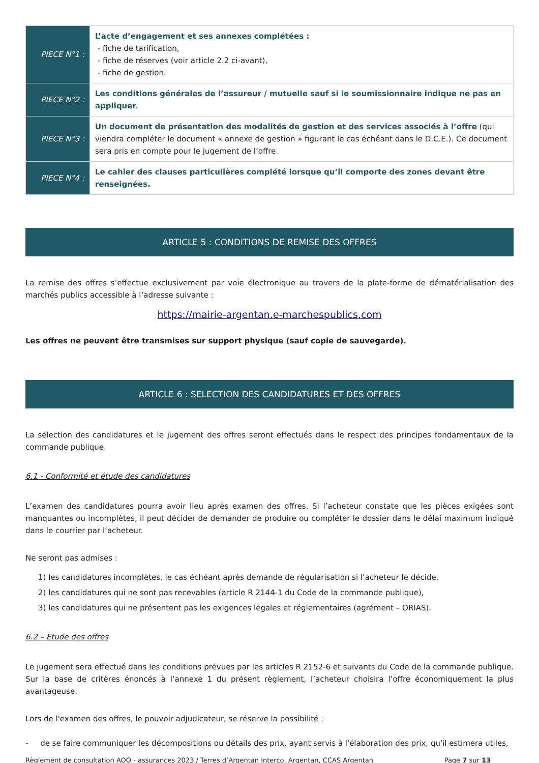| PIECE N°1 : | L’acte d’engagement et ses annexes complétées : - fiche de tarification, - fiche de réserves (voir article 2.2 ci-avant), - fiche de gestion. |
| PIECE N°2 : | Les conditions générales de l’assureur / mutuelle sauf si le soumissionnaire indique ne pas en appliquer. |
| PIECE N°3 : | Un document de présentation des modalités de gestion et des services associés à l’offre (qui viendra compléter le document « annexe de gestion » figurant le cas échéant dans le D.C.E.). Ce document sera pris en compte pour le jugement de l’offre. |
| PIECE N°4 : | Le cahier des clauses particulières complété lorsque qu’il comporte des zones devant être renseignées. |
ARTICLE 5 : CONDITIONS DE REMISE DES OFFRES
La remise des offres s’effectue exclusivement par voie électronique au travers de la plate-forme de dématérialisation des marchés publics accessible à l’adresse suivante :
https://mairie-argentan.e-marchespublics.com
Les offres ne peuvent être transmises sur support physique (sauf copie de sauvegarde).
ARTICLE 6 : SELECTION DES CANDIDATURES ET DES OFFRES
La sélection des candidatures et le jugement des offres seront effectués dans le respect des principes fondamentaux de la commande publique.
6.1 - Conformité et étude des candidatures
L’examen des candidatures pourra avoir lieu après examen des offres. Si l’acheteur constate que les pièces exigées sont manquantes ou incomplètes, il peut décider de demander de produire ou compléter le dossier dans le délai maximum indiqué dans le courrier par l’acheteur.
Ne seront pas admises :
1) les candidatures incomplètes, le cas échéant après demande de régularisation si l’acheteur le décide,
2) les candidatures qui ne sont pas recevables (article R 2144-1 du Code de la commande publique),
3) les candidatures qui ne présentent pas les exigences légales et réglementaires (agrément – ORIAS).
6.2 – Etude des offres
Le jugement sera effectué dans les conditions prévues par les articles R 2152-6 et suivants du Code de la commande publique. Sur la base de critères énoncés à l’annexe 1 du présent règlement, l’acheteur choisira l’offre économiquement la plus avantageuse.
Lors de l'examen des offres, le pouvoir adjudicateur, se réserve la possibilité :
- de se faire communiquer les décompositions ou détails des prix, ayant servis à l'élaboration des prix, qu'il estimera utiles,
Règlement de consultation AOO - assurances 2023 / Terres d’Argentan Interco, Argentan, CCAS Argentan Page 7 sur 13